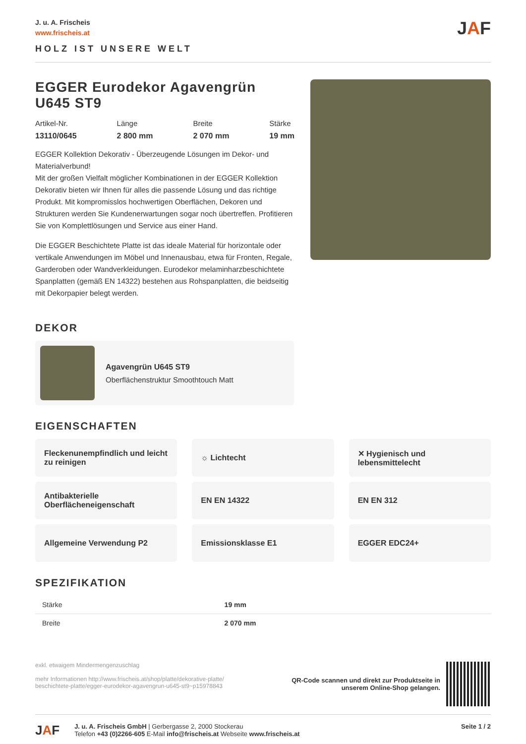J. u. A. Frischeis
www.frischeis.at
HOLZ IST UNSERE WELT
JAF
EGGER Eurodekor Agavengrün U645 ST9
Artikel-Nr.
13110/0645
Länge
2 800 mm
Breite
2 070 mm
Stärke
19 mm
EGGER Kollektion Dekorativ - Überzeugende Lösungen im Dekor- und Materialverbund!
Mit der großen Vielfalt möglicher Kombinationen in der EGGER Kollektion Dekorativ bieten wir Ihnen für alles die passende Lösung und das richtige Produkt. Mit kompromisslos hochwertigen Oberflächen, Dekoren und Strukturen werden Sie Kundenerwartungen sogar noch übertreffen. Profitieren Sie von Komplettlösungen und Service aus einer Hand.
Die EGGER Beschichtete Platte ist das ideale Material für horizontale oder vertikale Anwendungen im Möbel und Innenausbau, etwa für Fronten, Regale, Garderoben oder Wandverkleidungen. Eurodekor melaminharzbeschichtete Spanplatten (gemäß EN 14322) bestehen aus Rohspanplatten, die beidseitig mit Dekorpapier belegt werden.
DEKOR
Agavengrün U645 ST9
Oberflächenstruktur Smoothtouch Matt
EIGENSCHAFTEN
Fleckenunempfindlich und leicht zu reinigen
☼ Lichtecht
✕ Hygienisch und lebensmittelecht
Antibakterielle Oberflächeneigenschaft
EN EN 14322
EN EN 312
Allgemeine Verwendung P2
Emissionsklasse E1
EGGER EDC24+
SPEZIFIKATION
| Stärke | 19 mm |
| Breite | 2 070 mm |
exkl. etwaigem Mindermengenzuschlag
mehr Informationen http://www.frischeis.at/shop/platte/dekorative-platte/
beschichtete-platte/egger-eurodekor-agavengrun-u645-st9~p15978843
QR-Code scannen und direkt zur Produktseite in
unserem Online-Shop gelangen.
JAF
J. u. A. Frischeis GmbH | Gerbergasse 2, 2000 Stockerau
Telefon +43 (0)2266-605 E-Mail info@frischeis.at Webseite www.frischeis.at
Seite 1 / 2